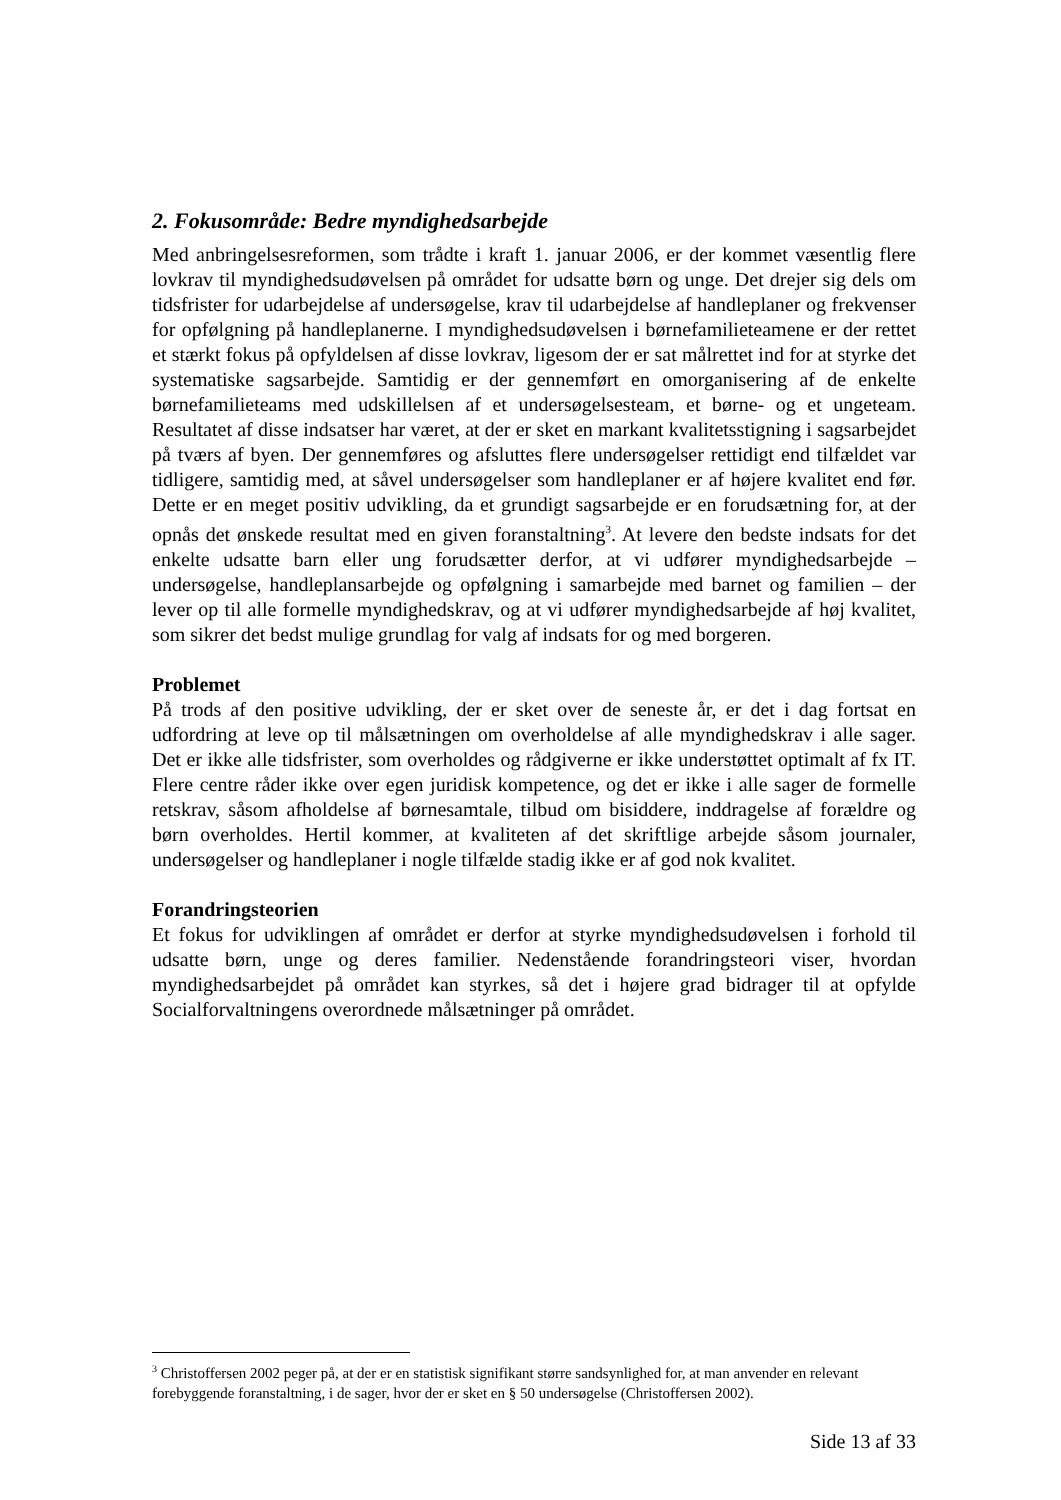2. Fokusområde: Bedre myndighedsarbejde
Med anbringelsesreformen, som trådte i kraft 1. januar 2006, er der kommet væsentlig flere lovkrav til myndighedsudøvelsen på området for udsatte børn og unge. Det drejer sig dels om tidsfrister for udarbejdelse af undersøgelse, krav til udarbejdelse af handleplaner og frekvenser for opfølgning på handleplanerne. I myndighedsudøvelsen i børnefamilieteamene er der rettet et stærkt fokus på opfyldelsen af disse lovkrav, ligesom der er sat målrettet ind for at styrke det systematiske sagsarbejde. Samtidig er der gennemført en omorganisering af de enkelte børnefamilieteams med udskillelsen af et undersøgelsesteam, et børne- og et ungeteam. Resultatet af disse indsatser har været, at der er sket en markant kvalitetsstigning i sagsarbejdet på tværs af byen. Der gennemføres og afsluttes flere undersøgelser rettidigt end tilfældet var tidligere, samtidig med, at såvel undersøgelser som handleplaner er af højere kvalitet end før. Dette er en meget positiv udvikling, da et grundigt sagsarbejde er en forudsætning for, at der opnås det ønskede resultat med en given foranstaltning<sup>3</sup>. At levere den bedste indsats for det enkelte udsatte barn eller ung forudsætter derfor, at vi udfører myndighedsarbejde – undersøgelse, handleplansarbejde og opfølgning i samarbejde med barnet og familien – der lever op til alle formelle myndighedskrav, og at vi udfører myndighedsarbejde af høj kvalitet, som sikrer det bedst mulige grundlag for valg af indsats for og med borgeren.
Problemet
På trods af den positive udvikling, der er sket over de seneste år, er det i dag fortsat en udfordring at leve op til målsætningen om overholdelse af alle myndighedskrav i alle sager. Det er ikke alle tidsfrister, som overholdes og rådgiverne er ikke understøttet optimalt af fx IT. Flere centre råder ikke over egen juridisk kompetence, og det er ikke i alle sager de formelle retskrav, såsom afholdelse af børnesamtale, tilbud om bisiddere, inddragelse af forældre og børn overholdes. Hertil kommer, at kvaliteten af det skriftlige arbejde såsom journaler, undersøgelser og handleplaner i nogle tilfælde stadig ikke er af god nok kvalitet.
Forandringsteorien
Et fokus for udviklingen af området er derfor at styrke myndighedsudøvelsen i forhold til udsatte børn, unge og deres familier. Nedenstående forandringsteori viser, hvordan myndighedsarbejdet på området kan styrkes, så det i højere grad bidrager til at opfylde Socialforvaltningens overordnede målsætninger på området.
<sup>3</sup> Christoffersen 2002 peger på, at der er en statistisk signifikant større sandsynlighed for, at man anvender en relevant forebyggende foranstaltning, i de sager, hvor der er sket en § 50 undersøgelse (Christoffersen 2002).
Side 13 af 33